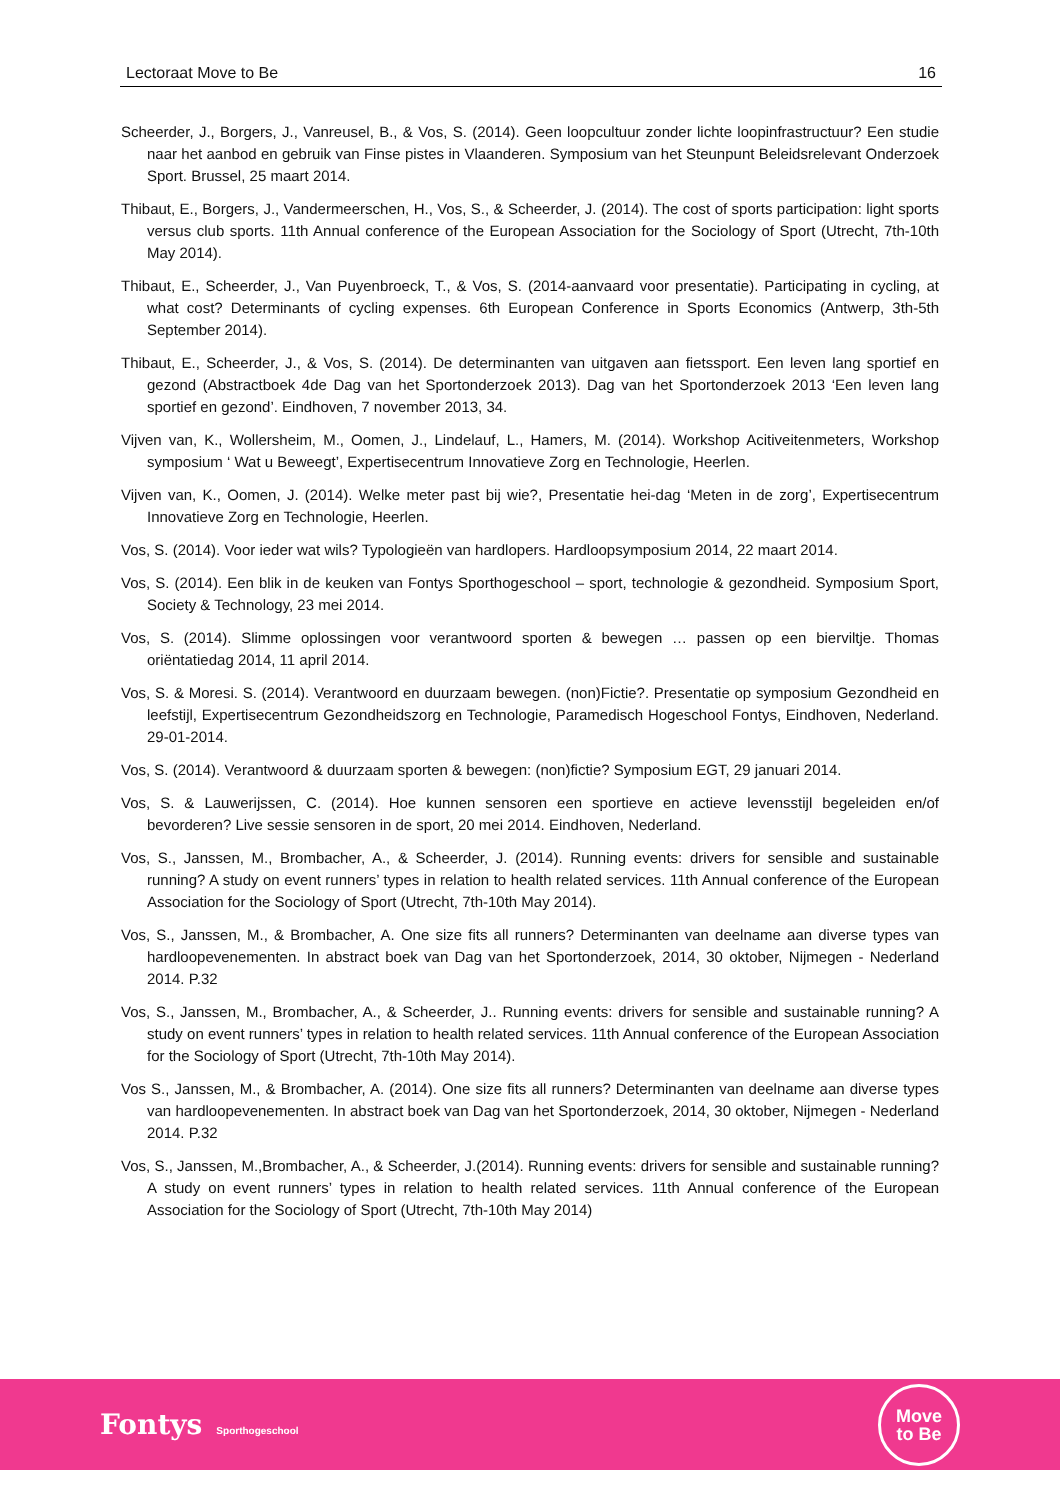Lectoraat Move to Be 16
Scheerder, J., Borgers, J., Vanreusel, B., & Vos, S. (2014). Geen loopcultuur zonder lichte loopinfrastructuur? Een studie naar het aanbod en gebruik van Finse pistes in Vlaanderen. Symposium van het Steunpunt Beleidsrelevant Onderzoek Sport. Brussel, 25 maart 2014.
Thibaut, E., Borgers, J., Vandermeerschen, H., Vos, S., & Scheerder, J. (2014). The cost of sports participation: light sports versus club sports. 11th Annual conference of the European Association for the Sociology of Sport (Utrecht, 7th-10th May 2014).
Thibaut, E., Scheerder, J., Van Puyenbroeck, T., & Vos, S. (2014-aanvaard voor presentatie). Participating in cycling, at what cost? Determinants of cycling expenses. 6th European Conference in Sports Economics (Antwerp, 3th-5th September 2014).
Thibaut, E., Scheerder, J., & Vos, S. (2014). De determinanten van uitgaven aan fietssport. Een leven lang sportief en gezond (Abstractboek 4de Dag van het Sportonderzoek 2013). Dag van het Sportonderzoek 2013 ‘Een leven lang sportief en gezond’. Eindhoven, 7 november 2013, 34.
Vijven van, K., Wollersheim, M., Oomen, J., Lindelauf, L., Hamers, M. (2014). Workshop Acitiveitenmeters, Workshop symposium ‘ Wat u Beweegt’, Expertisecentrum Innovatieve Zorg en Technologie, Heerlen.
Vijven van, K., Oomen, J. (2014). Welke meter past bij wie?, Presentatie hei-dag ‘Meten in de zorg’, Expertisecentrum Innovatieve Zorg en Technologie, Heerlen.
Vos, S. (2014). Voor ieder wat wils? Typologieën van hardlopers. Hardloopsymposium 2014, 22 maart 2014.
Vos, S. (2014). Een blik in de keuken van Fontys Sporthogeschool – sport, technologie & gezondheid. Symposium Sport, Society & Technology, 23 mei 2014.
Vos, S. (2014). Slimme oplossingen voor verantwoord sporten & bewegen … passen op een bierviltje. Thomas oriëntatiedag 2014, 11 april 2014.
Vos, S. & Moresi. S. (2014). Verantwoord en duurzaam bewegen. (non)Fictie?. Presentatie op symposium Gezondheid en leefstijl, Expertisecentrum Gezondheidszorg en Technologie, Paramedisch Hogeschool Fontys, Eindhoven, Nederland. 29-01-2014.
Vos, S. (2014). Verantwoord & duurzaam sporten & bewegen: (non)fictie? Symposium EGT, 29 januari 2014.
Vos, S. & Lauwerijssen, C. (2014). Hoe kunnen sensoren een sportieve en actieve levensstijl begeleiden en/of bevorderen? Live sessie sensoren in de sport, 20 mei 2014. Eindhoven, Nederland.
Vos, S., Janssen, M., Brombacher, A., & Scheerder, J. (2014). Running events: drivers for sensible and sustainable running? A study on event runners’ types in relation to health related services. 11th Annual conference of the European Association for the Sociology of Sport (Utrecht, 7th-10th May 2014).
Vos, S., Janssen, M., & Brombacher, A. One size fits all runners? Determinanten van deelname aan diverse types van hardloopevenementen. In abstract boek van Dag van het Sportonderzoek, 2014, 30 oktober, Nijmegen - Nederland 2014. P.32
Vos, S., Janssen, M., Brombacher, A., & Scheerder, J.. Running events: drivers for sensible and sustainable running? A study on event runners’ types in relation to health related services. 11th Annual conference of the European Association for the Sociology of Sport (Utrecht, 7th-10th May 2014).
Vos S., Janssen, M., & Brombacher, A. (2014). One size fits all runners? Determinanten van deelname aan diverse types van hardloopevenementen. In abstract boek van Dag van het Sportonderzoek, 2014, 30 oktober, Nijmegen - Nederland 2014. P.32
Vos, S., Janssen, M.,Brombacher, A., & Scheerder, J.(2014). Running events: drivers for sensible and sustainable running? A study on event runners’ types in relation to health related services. 11th Annual conference of the European Association for the Sociology of Sport (Utrecht, 7th-10th May 2014)
Fontys Sporthogeschool
Move
to Be